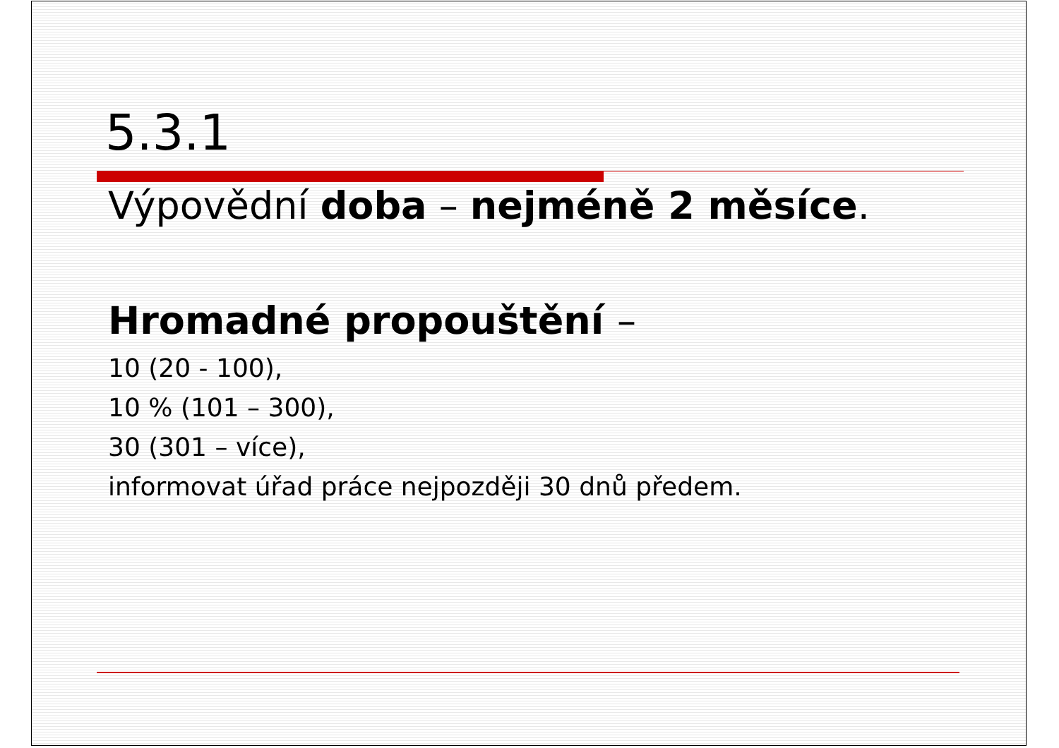5.3.1
Výpovědní doba – nejméně 2 měsíce.
Hromadné propouštění –
10 (20 - 100),
10 % (101 – 300),
30 (301 – více),
informovat úřad práce nejpozději 30 dnů předem.